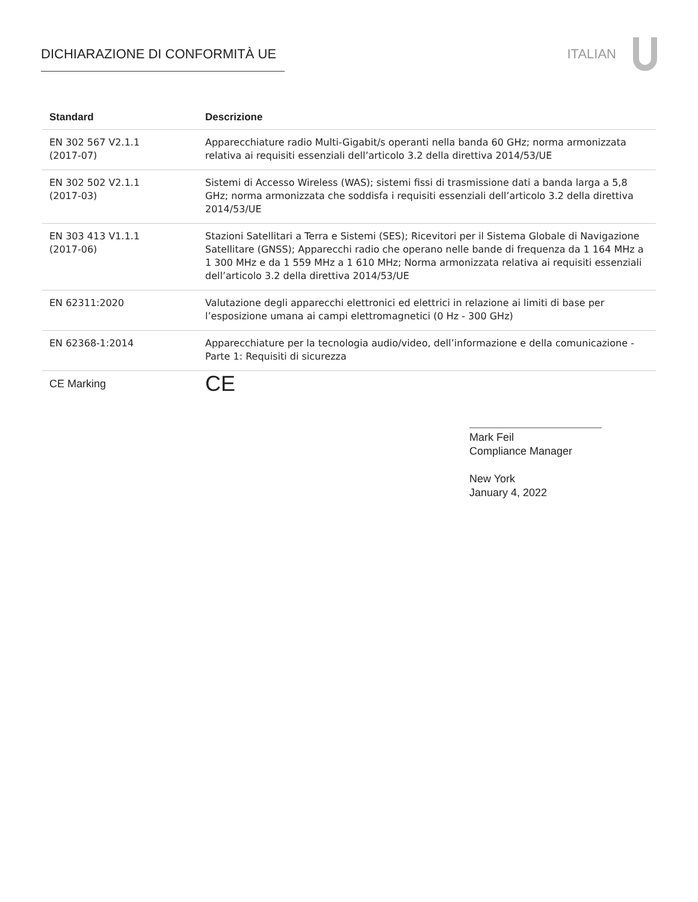DICHIARAZIONE DI CONFORMITÀ UE ITALIAN
| Standard | Descrizione |
| --- | --- |
| EN 302 567 V2.1.1 (2017-07) | Apparecchiature radio Multi-Gigabit/s operanti nella banda 60 GHz; norma armonizzata relativa ai requisiti essenziali dell’articolo 3.2 della direttiva 2014/53/UE |
| EN 302 502 V2.1.1 (2017-03) | Sistemi di Accesso Wireless (WAS); sistemi fissi di trasmissione dati a banda larga a 5,8 GHz; norma armonizzata che soddisfa i requisiti essenziali dell’articolo 3.2 della direttiva 2014/53/UE |
| EN 303 413 V1.1.1 (2017-06) | Stazioni Satellitari a Terra e Sistemi (SES); Ricevitori per il Sistema Globale di Navigazione Satellitare (GNSS); Apparecchi radio che operano nelle bande di frequenza da 1 164 MHz a 1 300 MHz e da 1 559 MHz a 1 610 MHz; Norma armonizzata relativa ai requisiti essenziali dell’articolo 3.2 della direttiva 2014/53/UE |
| EN 62311:2020 | Valutazione degli apparecchi elettronici ed elettrici in relazione ai limiti di base per l’esposizione umana ai campi elettromagnetici (0 Hz - 300 GHz) |
| EN 62368-1:2014 | Apparecchiature per la tecnologia audio/video, dell’informazione e della comunicazione - Parte 1: Requisiti di sicurezza |
| CE Marking | CE |
Mark Feil
Compliance Manager
New York
January 4, 2022